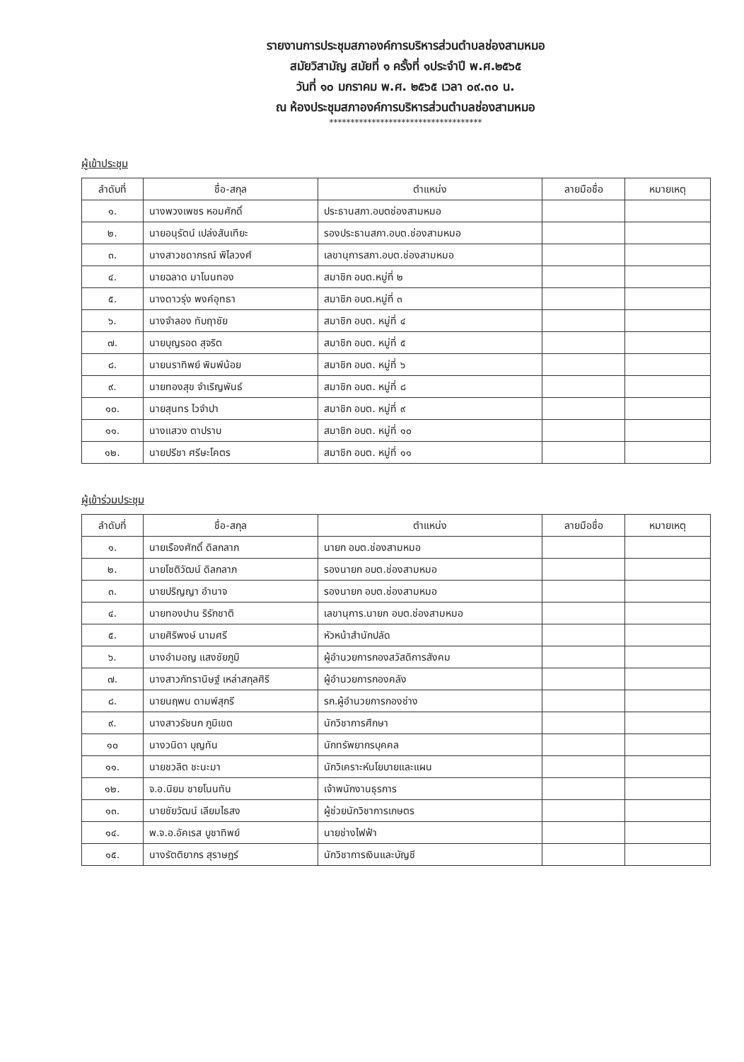รายงานการประชุมสภาองค์การบริหารส่วนตำบลช่องสามหมอ
สมัยวิสามัญ สมัยที่ ๑ ครั้งที่ ๑ประจำปี พ.ศ.๒๕๖๕
วันที่ ๑๐ มกราคม พ.ศ. ๒๕๖๕ เวลา ๐๙.๓๐ น.
ณ ห้องประชุมสภาองค์การบริหารส่วนตำบลช่องสามหมอ
************************************
ผู้เข้าประชุม
| ลำดับที่ | ชื่อ-สกุล | ตำแหน่ง | ลายมือชื่อ | หมายเหตุ |
| --- | --- | --- | --- | --- |
| ๑. | นางพวงเพชร หอมศักดิ์ | ประธานสภา.อบตช่องสามหมอ | | |
| ๒. | นายอนุรัตน์ เปล่งสันเทียะ | รองประธานสภา.อบต.ช่องสามหมอ | | |
| ๓. | นางสาวชดาภรณ์ พิไลวงศ์ | เลขานุการสภา.อบต.ช่องสามหมอ | | |
| ๔. | นายฉลาด มาโนนทอง | สมาชิก อบต.หมู่ที่ ๒ | | |
| ๕. | นางดาวรุ่ง พงค์อุทธา | สมาชิก อบต.หมู่ที่ ๓ | | |
| ๖. | นางจำลอง ทับฤาชัย | สมาชิก อบต. หมู่ที่ ๔ | | |
| ๗. | นายบุญรอด สุจริต | สมาชิก อบต. หมู่ที่ ๕ | | |
| ๘. | นายนราทิพย์ พิมพ์น้อย | สมาชิก อบต. หมู่ที่ ๖ | | |
| ๙. | นายทองสุข จำเริญพันธ์ | สมาชิก อบต. หมู่ที่ ๘ | | |
| ๑๐. | นายสุนทร ไวจำปา | สมาชิก อบต. หมู่ที่ ๙ | | |
| ๑๑. | นางแสวง ตาปราบ | สมาชิก อบต. หมู่ที่ ๑๐ | | |
| ๑๒. | นายปรีชา ศรีษะโคตร | สมาชิก อบต. หมู่ที่ ๑๑ | | |
ผู้เข้าร่วมประชุม
| ลำดับที่ | ชื่อ-สกุล | ตำแหน่ง | ลายมือชื่อ | หมายเหตุ |
| --- | --- | --- | --- | --- |
| ๑. | นายเรืองศักดิ์ ดิลกลาภ | นายก อบต.ช่องสามหมอ | | |
| ๒. | นายโชติวัฒน์ ดิลกลาภ | รองนายก อบต.ช่องสามหมอ | | |
| ๓. | นายปริญญา อำนาจ | รองนายก อบต.ช่องสามหมอ | | |
| ๔. | นายทองปาน ริรักชาติ | เลขานุการ.นายก อบต.ช่องสามหมอ | | |
| ๕. | นายศิริพงษ์ นามศรี | หัวหน้าสำนักปลัด | | |
| ๖. | นางอำมอญ แสงชัยภูมิ | ผู้อำนวยการกองสวัสดิการสังคม | | |
| ๗. | นางสาวภัทรานิษฐ์ เหล่าสกุลศิริ | ผู้อำนวยการกองคลัง | | |
| ๘. | นายนฤพน ดามพ์สุกรี | รก.ผู้อำนวยการกองช่าง | | |
| ๙. | นางสาวรัชนก ภูมิเขต | นักวิชาการศึกษา | | |
| ๑๐ | นางวนิดา บุญทัน | นักทรัพยากรบุคคล | | |
| ๑๑. | นายชวลิต ชะนะมา | นักวิเคราะห์นโยบายและแผน | | |
| ๑๒. | จ.อ.นิยม ชายโนนทัน | เจ้าพนักงานธุรการ | | |
| ๑๓. | นายชัยวัฒน์ เลียมไธสง | ผู้ช่วยนักวิชาการเกษตร | | |
| ๑๔. | พ.จ.อ.อัคเรส บูชาทิพย์ | นายช่างไฟฟ้า | | |
| ๑๕. | นางรัตติยากร สุราษฎร์ | นักวิชาการเงินและบัญชี | | |